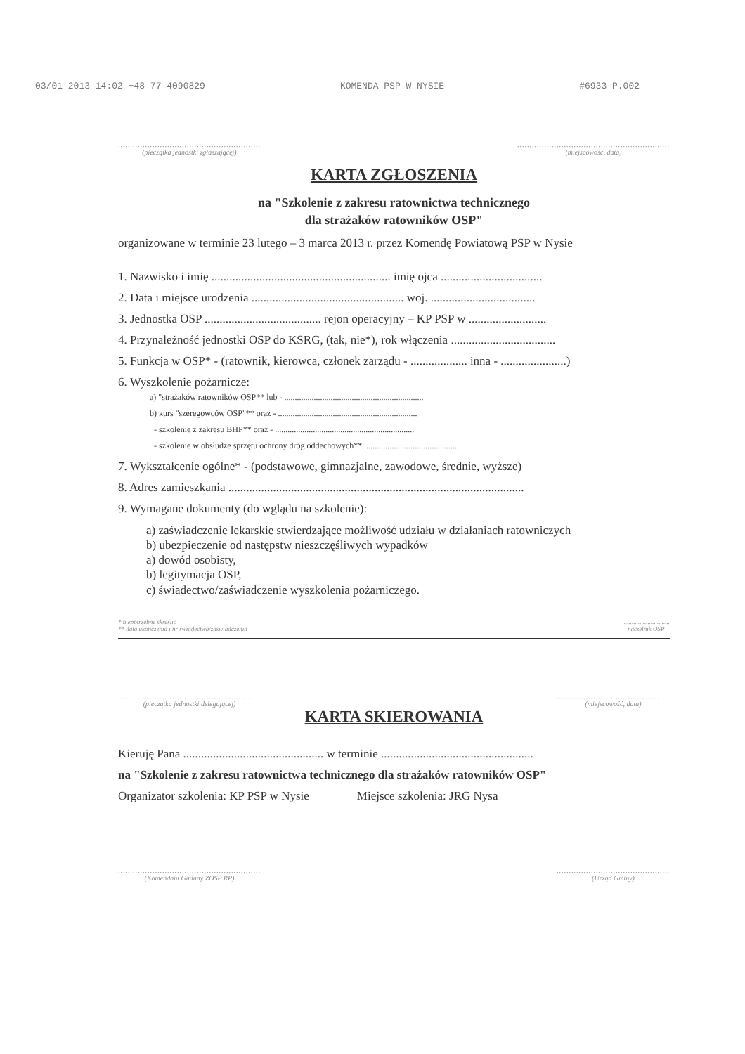03/01 2013 14:02 +48 77 4090829 KOMENDA PSP W NYSIE #6933 P.002
..........................................................
(pieczątka jednostki zgłaszającej)
..............................................................
(miejscowość, data)
KARTA ZGŁOSZENIA
na "Szkolenie z zakresu ratownictwa technicznego
dla strażaków ratowników OSP"
organizowane w terminie 23 lutego – 3 marca 2013 r. przez Komendę Powiatową PSP w Nysie
1. Nazwisko i imię ............................................................ imię ojca ..................................
2. Data i miejsce urodzenia ................................................... woj. ...................................
3. Jednostka OSP ....................................... rejon operacyjny – KP PSP w ..........................
4. Przynależność jednostki OSP do KSRG, (tak, nie*), rok włączenia ...................................
5. Funkcja w OSP* - (ratownik, kierowca, członek zarządu - ................... inna - ......................)
6. Wyszkolenie pożarnicze:
a) "strażaków ratowników OSP** lub - ..................................................................
b) kurs "szeregowców OSP"** oraz - ..................................................................
- szkolenie z zakresu BHP** oraz - ..................................................................
- szkolenie w obsłudze sprzętu ochrony dróg oddechowych**. ............................................
7. Wykształcenie ogólne* - (podstawowe, gimnazjalne, zawodowe, średnie, wyższe)
8. Adres zamieszkania ...................................................................................................
9. Wymagane dokumenty (do wglądu na szkolenie):
a) zaświadczenie lekarskie stwierdzające możliwość udziału w działaniach ratowniczych
b) ubezpieczenie od następstw nieszczęśliwych wypadków
a) dowód osobisty,
b) legitymacja OSP,
c) świadectwo/zaświadczenie wyszkolenia pożarniczego.
* niepotrzebne skreślić
** data ukończenia i nr świadectwa/zaświadczenia
..............................
naczelnik OSP
..........................................................
(pieczątka jednostki delegującej)
..............................................
(miejscowość, data)
KARTA SKIEROWANIA
Kieruję Pana ............................................... w terminie ...................................................
na "Szkolenie z zakresu ratownictwa technicznego dla strażaków ratowników OSP"
Organizator szkolenia: KP PSP w Nysie Miejsce szkolenia: JRG Nysa
..........................................................
(Komendant Gminny ZOSP RP)
..............................................
(Urząd Gminy)